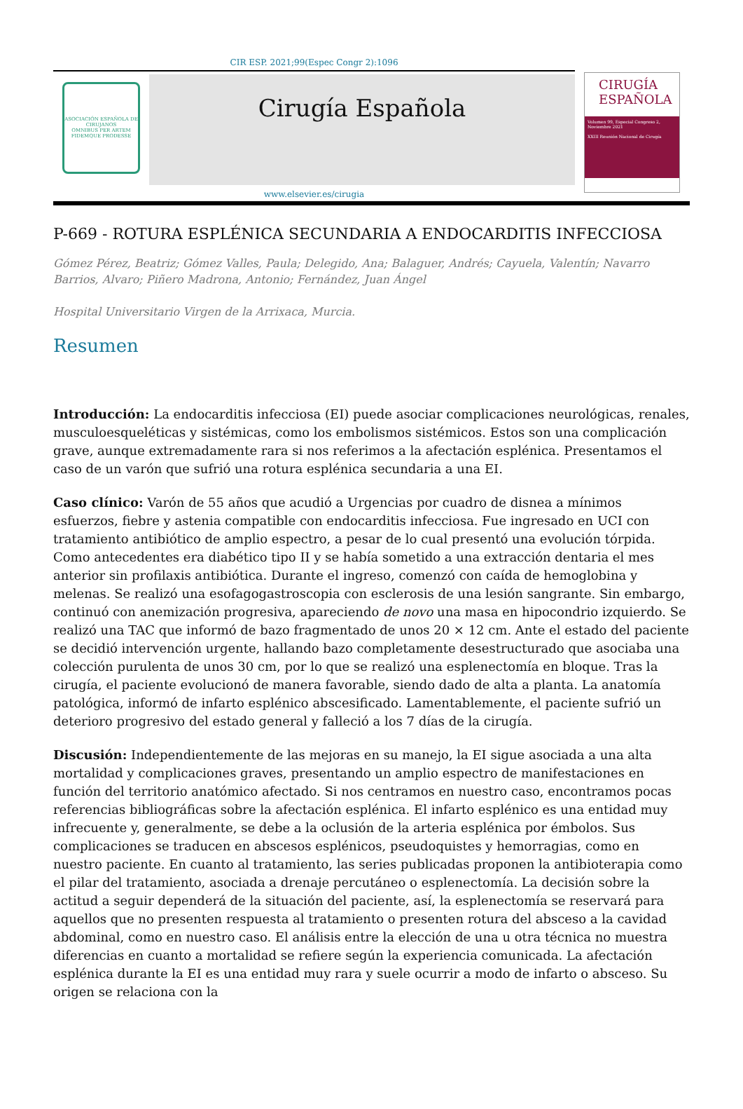CIR ESP. 2021;99(Espec Congr 2):1096
ASOCIACIÓN ESPAÑOLA DE CIRUJANOS
OMNIBUS PER ARTEM FIDEMQUE PRODESSE
Cirugía Española
CIRUGÍA
ESPAÑOLA
Volumen 99, Especial Congreso 2, Noviembre 2021
XXIII Reunión Nacional de Cirugía
www.elsevier.es/cirugia
P-669 - ROTURA ESPLÉNICA SECUNDARIA A ENDOCARDITIS INFECCIOSA
Gómez Pérez, Beatriz; Gómez Valles, Paula; Delegido, Ana; Balaguer, Andrés; Cayuela, Valentín; Navarro Barrios, Alvaro; Piñero Madrona, Antonio; Fernández, Juan Ángel
Hospital Universitario Virgen de la Arrixaca, Murcia.
Resumen
Introducción: La endocarditis infecciosa (EI) puede asociar complicaciones neurológicas, renales, musculoesqueléticas y sistémicas, como los embolismos sistémicos. Estos son una complicación grave, aunque extremadamente rara si nos referimos a la afectación esplénica. Presentamos el caso de un varón que sufrió una rotura esplénica secundaria a una EI.
Caso clínico: Varón de 55 años que acudió a Urgencias por cuadro de disnea a mínimos esfuerzos, fiebre y astenia compatible con endocarditis infecciosa. Fue ingresado en UCI con tratamiento antibiótico de amplio espectro, a pesar de lo cual presentó una evolución tórpida. Como antecedentes era diabético tipo II y se había sometido a una extracción dentaria el mes anterior sin profilaxis antibiótica. Durante el ingreso, comenzó con caída de hemoglobina y melenas. Se realizó una esofagogastroscopia con esclerosis de una lesión sangrante. Sin embargo, continuó con anemización progresiva, apareciendo de novo una masa en hipocondrio izquierdo. Se realizó una TAC que informó de bazo fragmentado de unos 20 × 12 cm. Ante el estado del paciente se decidió intervención urgente, hallando bazo completamente desestructurado que asociaba una colección purulenta de unos 30 cm, por lo que se realizó una esplenectomía en bloque. Tras la cirugía, el paciente evolucionó de manera favorable, siendo dado de alta a planta. La anatomía patológica, informó de infarto esplénico abscesificado. Lamentablemente, el paciente sufrió un deterioro progresivo del estado general y falleció a los 7 días de la cirugía.
Discusión: Independientemente de las mejoras en su manejo, la EI sigue asociada a una alta mortalidad y complicaciones graves, presentando un amplio espectro de manifestaciones en función del territorio anatómico afectado. Si nos centramos en nuestro caso, encontramos pocas referencias bibliográficas sobre la afectación esplénica. El infarto esplénico es una entidad muy infrecuente y, generalmente, se debe a la oclusión de la arteria esplénica por émbolos. Sus complicaciones se traducen en abscesos esplénicos, pseudoquistes y hemorragias, como en nuestro paciente. En cuanto al tratamiento, las series publicadas proponen la antibioterapia como el pilar del tratamiento, asociada a drenaje percutáneo o esplenectomía. La decisión sobre la actitud a seguir dependerá de la situación del paciente, así, la esplenectomía se reservará para aquellos que no presenten respuesta al tratamiento o presenten rotura del absceso a la cavidad abdominal, como en nuestro caso. El análisis entre la elección de una u otra técnica no muestra diferencias en cuanto a mortalidad se refiere según la experiencia comunicada. La afectación esplénica durante la EI es una entidad muy rara y suele ocurrir a modo de infarto o absceso. Su origen se relaciona con la